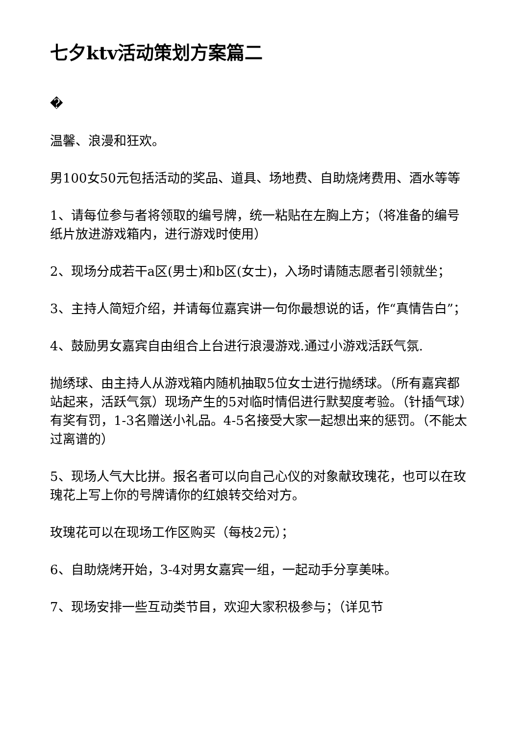七夕ktv活动策划方案篇二
�
温馨、浪漫和狂欢。
男100女50元包括活动的奖品、道具、场地费、自助烧烤费用、酒水等等
1、请每位参与者将领取的编号牌，统一粘贴在左胸上方；（将准备的编号纸片放进游戏箱内，进行游戏时使用）
2、现场分成若干a区(男士)和b区(女士)，入场时请随志愿者引领就坐；
3、主持人简短介绍，并请每位嘉宾讲一句你最想说的话，作“真情告白”；
4、鼓励男女嘉宾自由组合上台进行浪漫游戏.通过小游戏活跃气氛.
抛绣球、由主持人从游戏箱内随机抽取5位女士进行抛绣球。（所有嘉宾都站起来，活跃气氛）现场产生的5对临时情侣进行默契度考验。（针插气球）有奖有罚，1-3名赠送小礼品。4-5名接受大家一起想出来的惩罚。（不能太过离谱的）
5、现场人气大比拼。报名者可以向自己心仪的对象献玫瑰花，也可以在玫瑰花上写上你的号牌请你的红娘转交给对方。
玫瑰花可以在现场工作区购买（每枝2元）；
6、自助烧烤开始，3-4对男女嘉宾一组，一起动手分享美味。
7、现场安排一些互动类节目，欢迎大家积极参与；（详见节